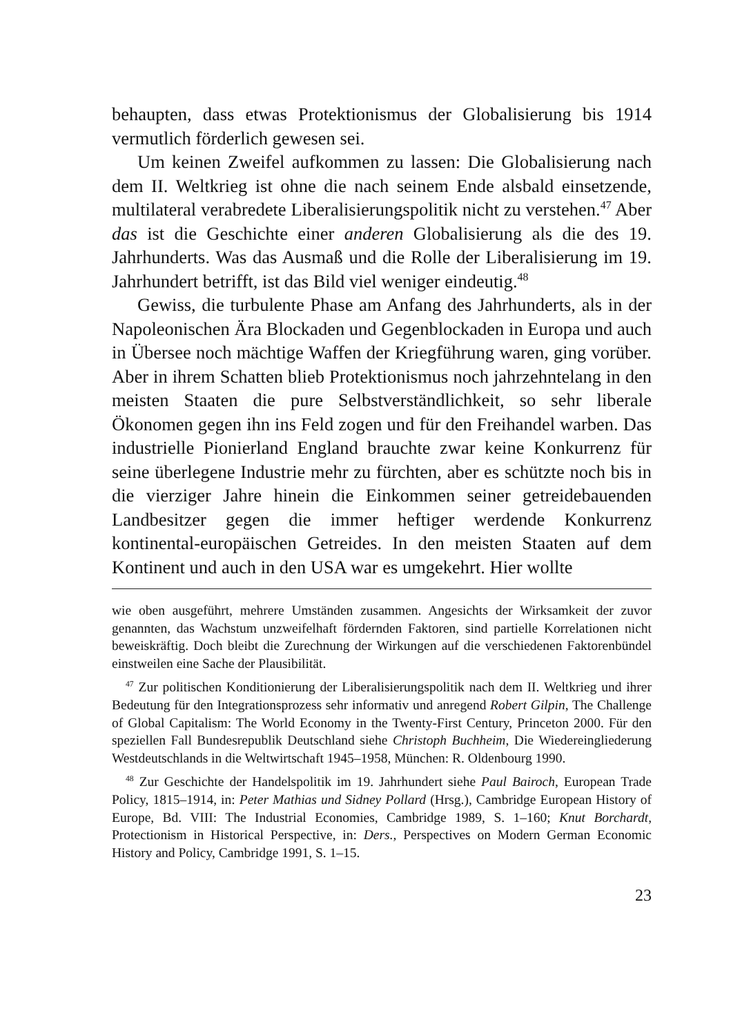behaupten, dass etwas Protektionismus der Globalisierung bis 1914 vermutlich förderlich gewesen sei.
Um keinen Zweifel aufkommen zu lassen: Die Globalisierung nach dem II. Weltkrieg ist ohne die nach seinem Ende alsbald einsetzende, multilateral verabredete Liberalisierungspolitik nicht zu verstehen.<sup>47</sup> Aber das ist die Geschichte einer anderen Globalisierung als die des 19. Jahrhunderts. Was das Ausmaß und die Rolle der Liberalisierung im 19. Jahrhundert betrifft, ist das Bild viel weniger eindeutig.<sup>48</sup>
Gewiss, die turbulente Phase am Anfang des Jahrhunderts, als in der Napoleonischen Ära Blockaden und Gegenblockaden in Europa und auch in Übersee noch mächtige Waffen der Kriegführung waren, ging vorüber. Aber in ihrem Schatten blieb Protektionismus noch jahrzehntelang in den meisten Staaten die pure Selbstverständlichkeit, so sehr liberale Ökonomen gegen ihn ins Feld zogen und für den Freihandel warben. Das industrielle Pionierland England brauchte zwar keine Konkurrenz für seine überlegene Industrie mehr zu fürchten, aber es schützte noch bis in die vierziger Jahre hinein die Einkommen seiner getreidebauenden Landbesitzer gegen die immer heftiger werdende Konkurrenz kontinental-europäischen Getreides. In den meisten Staaten auf dem Kontinent und auch in den USA war es umgekehrt. Hier wollte
wie oben ausgeführt, mehrere Umständen zusammen. Angesichts der Wirksamkeit der zuvor genannten, das Wachstum unzweifelhaft fördernden Faktoren, sind partielle Korrelationen nicht beweiskräftig. Doch bleibt die Zurechnung der Wirkungen auf die verschiedenen Faktorenbündel einstweilen eine Sache der Plausibilität.
<sup>47</sup> Zur politischen Konditionierung der Liberalisierungspolitik nach dem II. Weltkrieg und ihrer Bedeutung für den Integrationsprozess sehr informativ und anregend Robert Gilpin, The Challenge of Global Capitalism: The World Economy in the Twenty-First Century, Princeton 2000. Für den speziellen Fall Bundesrepublik Deutschland siehe Christoph Buchheim, Die Wiedereingliederung Westdeutschlands in die Weltwirtschaft 1945–1958, München: R. Oldenbourg 1990.
<sup>48</sup> Zur Geschichte der Handelspolitik im 19. Jahrhundert siehe Paul Bairoch, European Trade Policy, 1815–1914, in: Peter Mathias und Sidney Pollard (Hrsg.), Cambridge European History of Europe, Bd. VIII: The Industrial Economies, Cambridge 1989, S. 1–160; Knut Borchardt, Protectionism in Historical Perspective, in: Ders., Perspectives on Modern German Economic History and Policy, Cambridge 1991, S. 1–15.
23